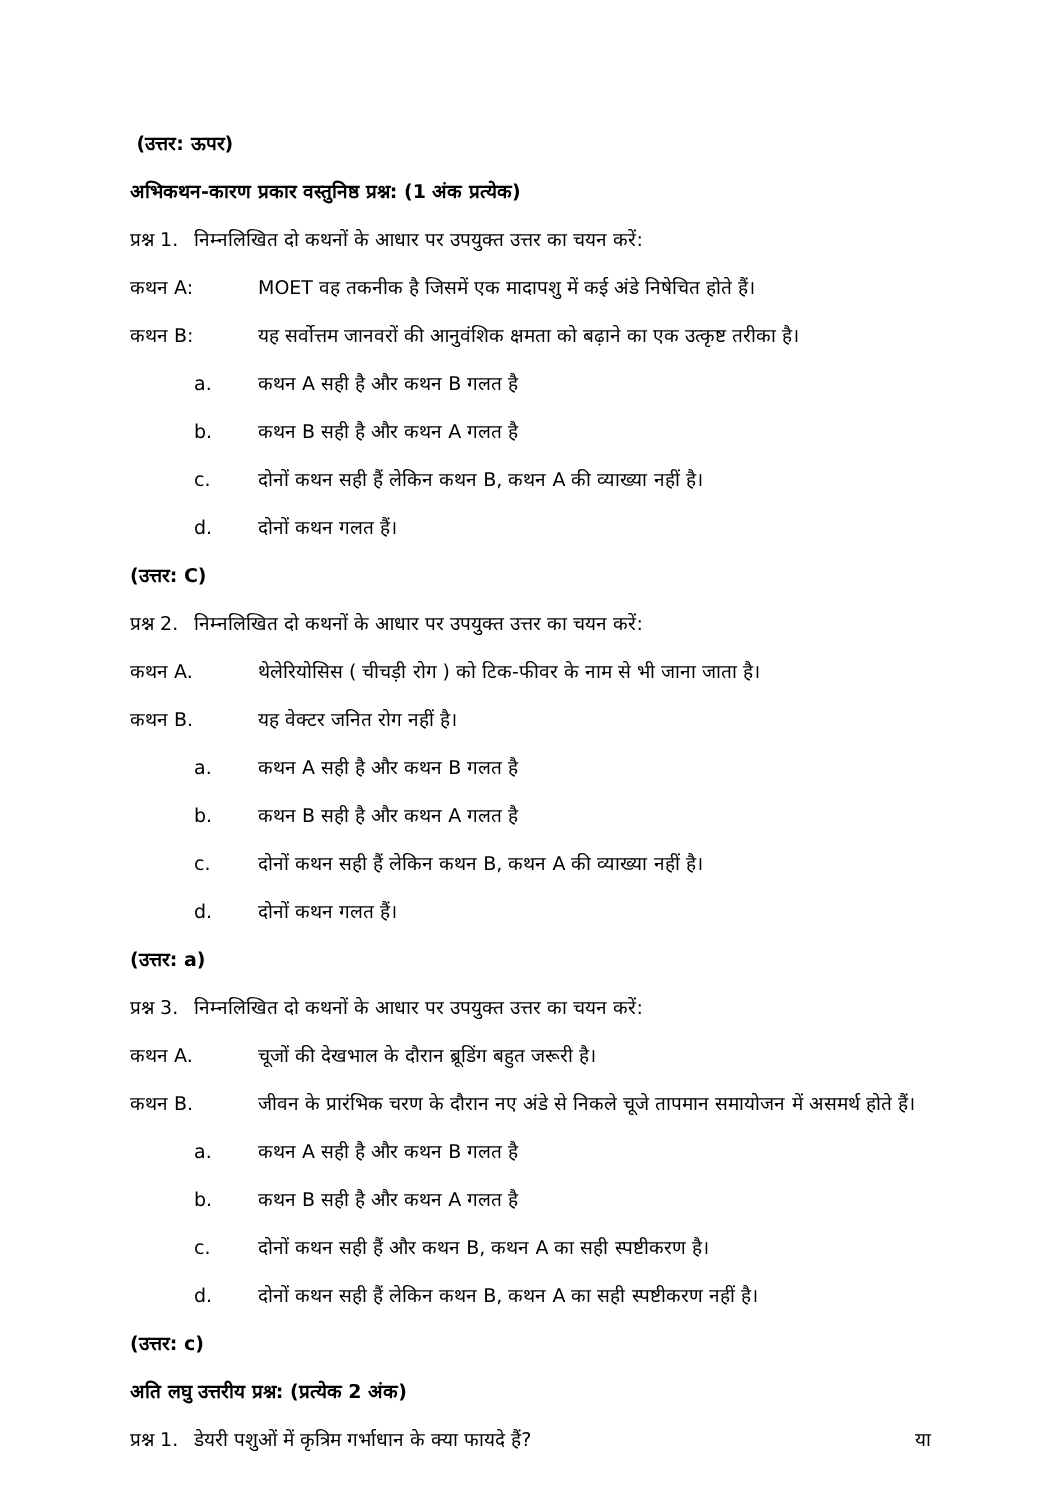(उत्तर: ऊपर)
अभिकथन-कारण प्रकार वस्तुनिष्ठ प्रश्न: (1 अंक प्रत्येक)
प्रश्न 1. निम्नलिखित दो कथनों के आधार पर उपयुक्त उत्तर का चयन करें:
कथन A: MOET वह तकनीक है जिसमें एक मादापशु में कई अंडे निषेचित होते हैं।
कथन B: यह सर्वोत्तम जानवरों की आनुवंशिक क्षमता को बढ़ाने का एक उत्कृष्ट तरीका है।
a. कथन A सही है और कथन B गलत है
b. कथन B सही है और कथन A गलत है
c. दोनों कथन सही हैं लेकिन कथन B, कथन A की व्याख्या नहीं है।
d. दोनों कथन गलत हैं।
(उत्तर: C)
प्रश्न 2. निम्नलिखित दो कथनों के आधार पर उपयुक्त उत्तर का चयन करें:
कथन A. थेलेरियोसिस ( चीचड़ी रोग ) को टिक-फीवर के नाम से भी जाना जाता है।
कथन B. यह वेक्टर जनित रोग नहीं है।
a. कथन A सही है और कथन B गलत है
b. कथन B सही है और कथन A गलत है
c. दोनों कथन सही हैं लेकिन कथन B, कथन A की व्याख्या नहीं है।
d. दोनों कथन गलत हैं।
(उत्तर: a)
प्रश्न 3. निम्नलिखित दो कथनों के आधार पर उपयुक्त उत्तर का चयन करें:
कथन A. चूजों की देखभाल के दौरान ब्रूडिंग बहुत जरूरी है।
कथन B. जीवन के प्रारंभिक चरण के दौरान नए अंडे से निकले चूजे तापमान समायोजन में असमर्थ होते हैं।
a. कथन A सही है और कथन B गलत है
b. कथन B सही है और कथन A गलत है
c. दोनों कथन सही हैं और कथन B, कथन A का सही स्पष्टीकरण है।
d. दोनों कथन सही हैं लेकिन कथन B, कथन A का सही स्पष्टीकरण नहीं है।
(उत्तर: c)
अति लघु उत्तरीय प्रश्न: (प्रत्येक 2 अंक)
प्रश्न 1. डेयरी पशुओं में कृत्रिम गर्भाधान के क्या फायदे हैं? या